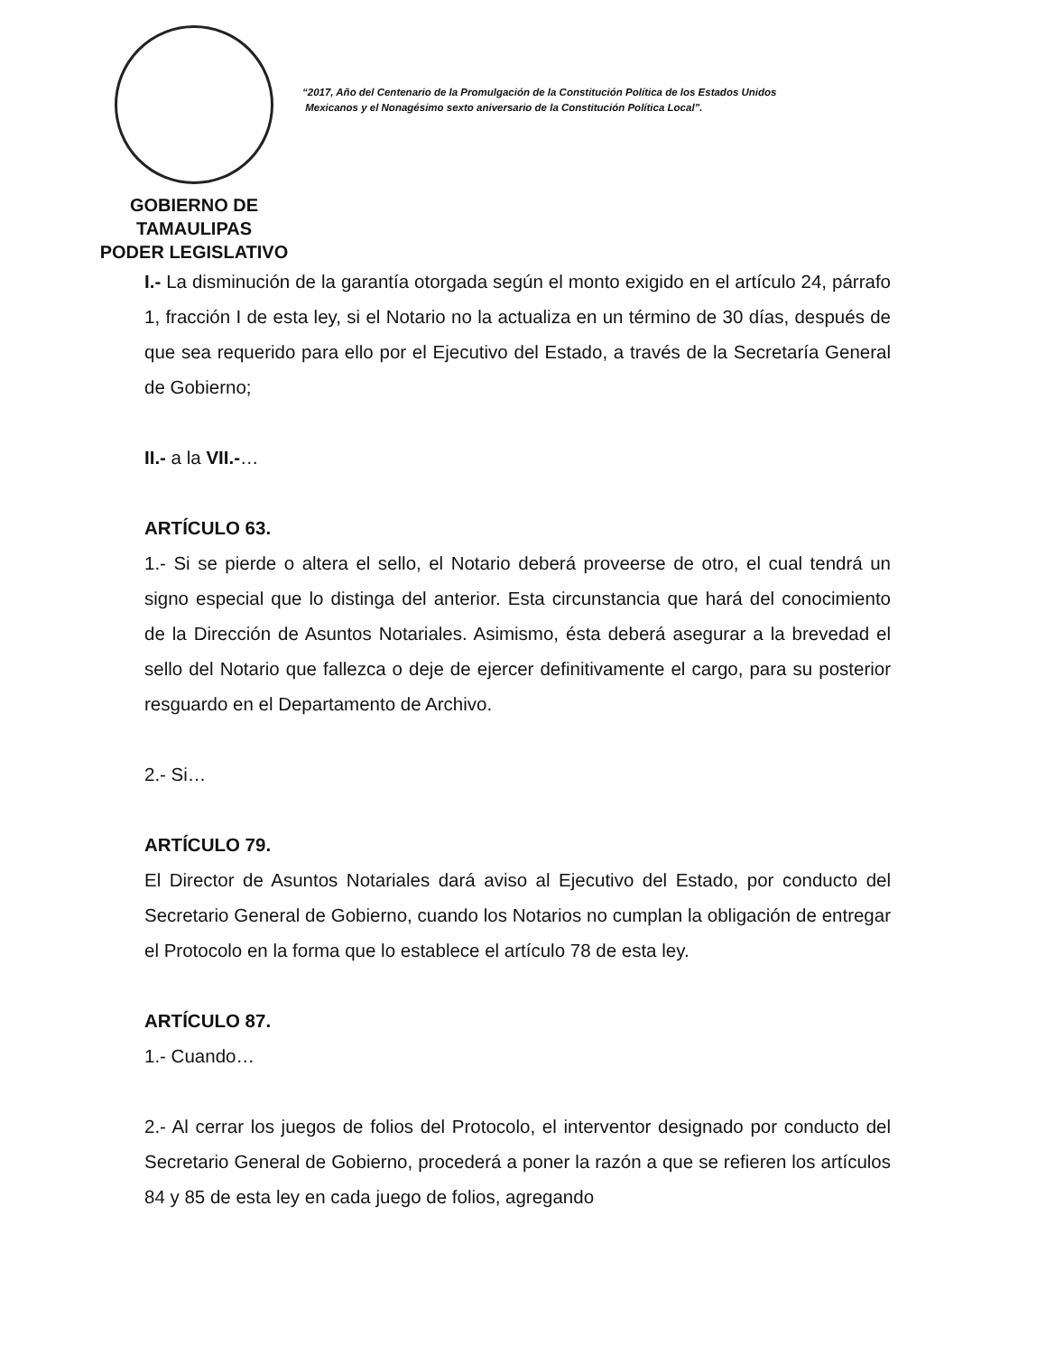GOBIERNO DE TAMAULIPAS
PODER LEGISLATIVO
“2017, Año del Centenario de la Promulgación de la Constitución Política de los Estados Unidos
Mexicanos y el Nonagésimo sexto aniversario de la Constitución Política Local”.
I.- La disminución de la garantía otorgada según el monto exigido en el artículo 24, párrafo 1, fracción I de esta ley, si el Notario no la actualiza en un término de 30 días, después de que sea requerido para ello por el Ejecutivo del Estado, a través de la Secretaría General de Gobierno;
II.- a la VII.-…
ARTÍCULO 63.
1.- Si se pierde o altera el sello, el Notario deberá proveerse de otro, el cual tendrá un signo especial que lo distinga del anterior. Esta circunstancia que hará del conocimiento de la Dirección de Asuntos Notariales. Asimismo, ésta deberá asegurar a la brevedad el sello del Notario que fallezca o deje de ejercer definitivamente el cargo, para su posterior resguardo en el Departamento de Archivo.
2.- Si…
ARTÍCULO 79.
El Director de Asuntos Notariales dará aviso al Ejecutivo del Estado, por conducto del Secretario General de Gobierno, cuando los Notarios no cumplan la obligación de entregar el Protocolo en la forma que lo establece el artículo 78 de esta ley.
ARTÍCULO 87.
1.- Cuando…
2.- Al cerrar los juegos de folios del Protocolo, el interventor designado por conducto del Secretario General de Gobierno, procederá a poner la razón a que se refieren los artículos 84 y 85 de esta ley en cada juego de folios, agregando